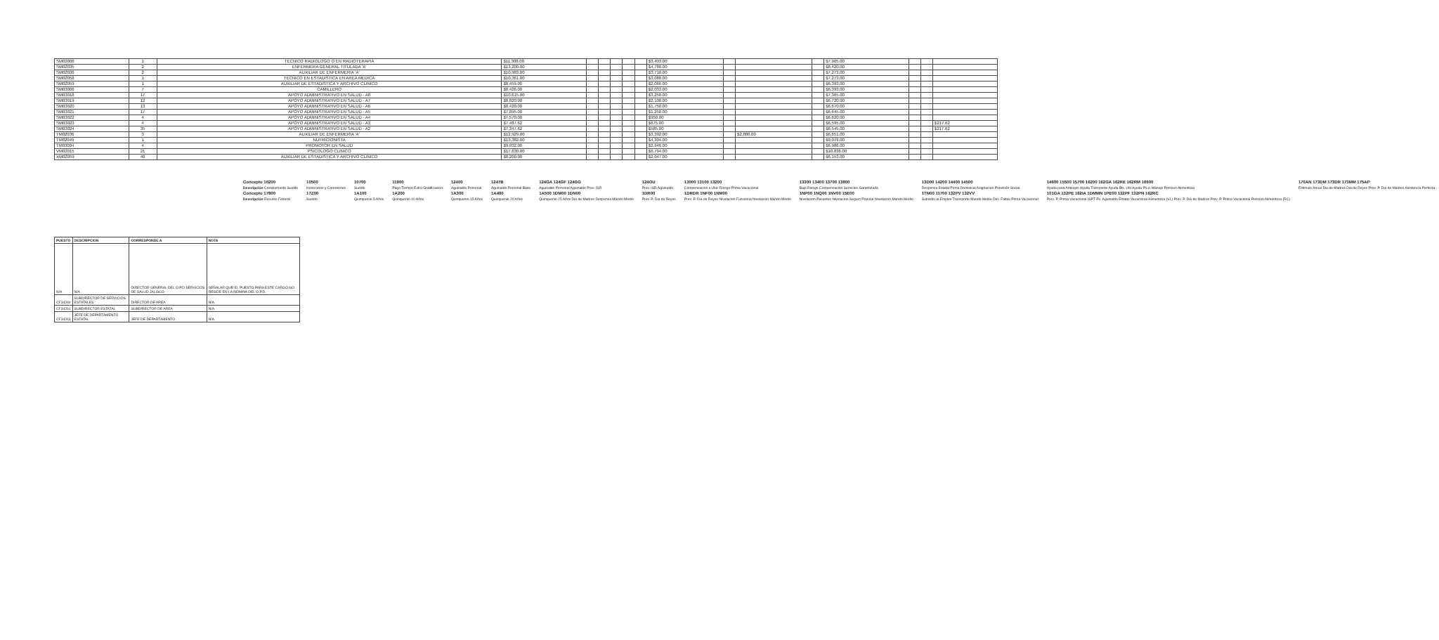| SM02006 | 1 | TECNICO RADIOLOGO O EN RADIOTERAPIA | $11,308.00 | | | | | | $3,403.00 | | | | $7,905.00 | | | |
| SM02035 | 2 | ENFERMERA GENERAL TITULADA 'A' | $13,200.00 | | | | | | $4,780.00 | | | | $8,420.00 | | | |
| SM02036 | 2 | AUXILIAR DE ENFERMERIA 'A' | $10,983.00 | | | | | | $3,710.00 | | | | $7,273.00 | | | |
| SM02058 | 1 | TECNICO EN ESTADISTICA EN AREA MEDICA | $10,361.00 | | | | | | $3,088.00 | | | | $7,273.00 | | | |
| SM02059 | 1 | AUXILIAR DE ESTADISTICA Y ARCHIVO CLINICO | $8,459.00 | | | | | | $2,066.00 | | | | $6,393.00 | | | |
| SM03006 | 7 | CAMILLERO | $8,426.00 | | | | | | $2,033.00 | | | | $6,393.00 | | | |
| SM03018 | 17 | APOYO ADMINISTRATIVO EN SALUD - A8 | $10,615.00 | | | | | | $3,250.00 | | | | $7,365.00 | | | |
| SM03019 | 12 | APOYO ADMINISTRATIVO EN SALUD - A7 | $8,820.00 | | | | | | $2,100.00 | | | | $6,720.00 | | | |
| SM03020 | 13 | APOYO ADMINISTRATIVO EN SALUD - A6 | $8,420.00 | | | | | | $1,750.00 | | | | $6,670.00 | | | |
| SM03021 | 17 | APOYO ADMINISTRATIVO EN SALUD - A5 | $7,895.00 | | | | | | $1,250.00 | | | | $6,645.00 | | | |
| SM03022 | 4 | APOYO ADMINISTRATIVO EN SALUD - A4 | $7,570.00 | | | | | | $950.00 | | | | $6,620.00 | | | |
| SM03023 | 4 | APOYO ADMINISTRATIVO EN SALUD - A3 | $7,487.62 | | | | | | $675.00 | | | | $6,595.00 | | | $217.62 |
| SM03024 | 35 | APOYO ADMINISTRATIVO EN SALUD - A2 | $7,347.62 | | | | | | $585.00 | | | | $6,545.00 | | | $217.62 |
| TM02036 | 3 | AUXILIAR DE ENFERMERIA 'A' | $12,929.00 | | | | | | $3,392.00 | | $2,886.00 | | $6,651.00 | | | |
| TM02049 | 1 | NUTRICIONISTA | $13,382.00 | | | | | | $4,304.00 | | | | $9,078.00 | | | |
| TM03004 | 4 | PROMOTOR EN SALUD | $9,932.00 | | | | | | $2,946.00 | | | | $6,986.00 | | | |
| VM02015 | 21 | PSICOLOGO CLINICO | $17,630.00 | | | | | | $6,794.00 | | | | $10,836.00 | | | |
| XM02059 | 40 | AUXILIAR DE ESTADISTICA Y ARCHIVO CLINICO | $8,200.00 | | | | | | $2,047.00 | | | | $6,153.00 | | | |
| Concepto 10200 | 10500 | 10700 | 11900 | 12400 | 1247B | 124GA 124GF 124GG | 124OU | 13000 13100 13200 | 13300 13400 13700 13800 | 13D00 14200 14400 14500 | 14600 15500 15700 16200 162GA 162RE 162RM 16900 | 170AN 173DM 173DR 173MM 175AP |
| Descripción Complemento Sueldo | Honorarios y Comisiones | Sueldo | Pago Tiempo Extra Gratificacion | Aguinaldo Personal | Aguinaldo Personal Base | Aguinaldo Personal Aguinaldo Prev. ISR | Prev. ISR Aguinaldo | Compensacion x Ubic Riesgo Prima Vacacional | Bajo Riesgo Compensacion Servicios Garantizada | Despensa Estatal Prima Dominical Asignacion Previsión Social | Ayuda para Anteojos Ayuda Transporte Ayuda Bls. Util Ayuda P/Lic Manejo Pension Alimenticia | Estimulo Anual Dia de Madres Dia de Reyes Prev. P. Dia de Madres Asistencia Perfecta |
| Concepto 17800 | 17Z00 | 1A100 | 1A200 | 1A300 | 1A400 | 1A500 1DM00 1DN00 | 1DR00 | 1DRDR 1NF00 1NM00 | 1NP00 1NQ00 1NV00 15E00 | 1TN00 11700 132PV 132VV | 101GA 132PE 162IA 1DMMN 1PE00 132PF 132PN 162RC | |
| Descripción Recurso Federal | Sueldo | Quinquenio 5 Años | Quinquenio 10 Años | Quinquenio 15 Años | Quinquenio 20 Años | Quinquenio 25 Años Dia de Madres Despensa Mando Medio | Prev. P. Dia de Reyes | Prev. P. Dia de Reyes Nivelacion Funcional Nivelacion Mando Medio | Nivelacion Pasantes Nivelacion Seguro Popular Nivelacion Mando Medio | Subsidio al Empleo Transporte Mando Medio Dev. Faltas Prima Vacacional | Prev. P. Prima Vacacional ISPT Ps. Aguinaldo Estatal Vacacional Alimenticia (VL) Prev. P. Dia de Madres Prev. P. Prima Vacacional Pension Alimenticia (RC) | |
| PUESTO | DESCRIPCION | CORRESPONDE A | NOTA |
| --- | --- | --- | --- |
| N/A | N/A | DIRECTOR GENERAL DEL O.P.D SERVICIOS DE SALUD JALISCO | SEÑALAR QUE EL PUESTO PARA ESTE CARGO NO RESIDE EN LA NÓMINA DEL O.P.D. |
| CF34260 | SUBDIRECTOR DE SERVICIOS ESTATALES | DIRECTOR DE AREA | N/A |
| CF34261 | SUBDIRECTOR ESTATAL | SUBDIRECTOR DE AREA | N/A |
| CF34263 | JEFE DE DEPARTAMENTO ESTATAL | JEFE DE DEPARTAMENTO | N/A |